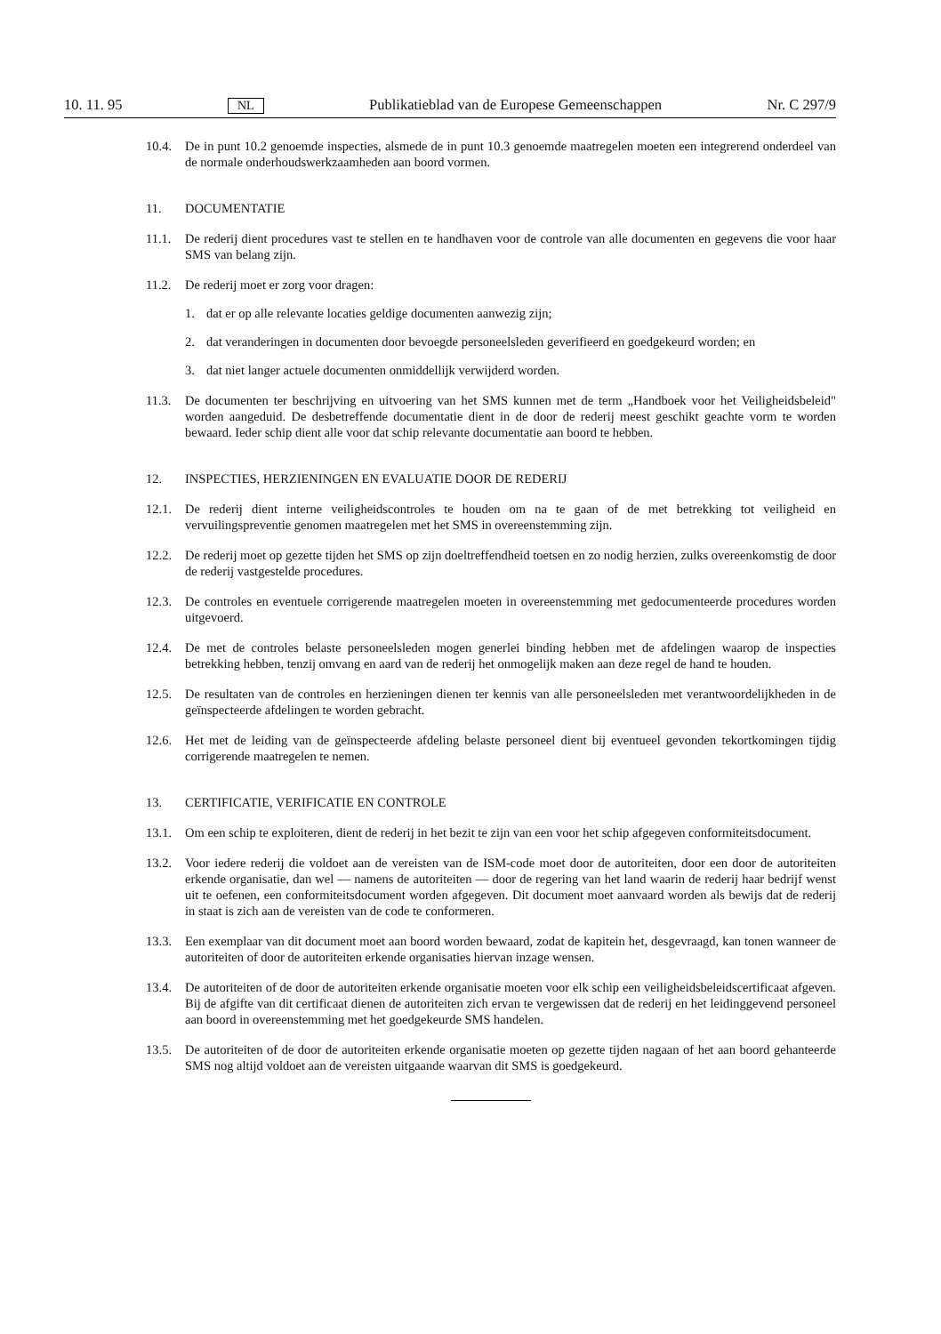10. 11. 95 NL Publikatieblad van de Europese Gemeenschappen Nr. C 297/9
10.4. De in punt 10.2 genoemde inspecties, alsmede de in punt 10.3 genoemde maatregelen moeten een integrerend onderdeel van de normale onderhoudswerkzaamheden aan boord vormen.
11. DOCUMENTATIE
11.1. De rederij dient procedures vast te stellen en te handhaven voor de controle van alle documenten en gegevens die voor haar SMS van belang zijn.
11.2. De rederij moet er zorg voor dragen:
1. dat er op alle relevante locaties geldige documenten aanwezig zijn;
2. dat veranderingen in documenten door bevoegde personeelsleden geverifieerd en goedgekeurd worden; en
3. dat niet langer actuele documenten onmiddellijk verwijderd worden.
11.3. De documenten ter beschrijving en uitvoering van het SMS kunnen met de term „Handboek voor het Veiligheidsbeleid" worden aangeduid. De desbetreffende documentatie dient in de door de rederij meest geschikt geachte vorm te worden bewaard. Ieder schip dient alle voor dat schip relevante documentatie aan boord te hebben.
12. INSPECTIES, HERZIENINGEN EN EVALUATIE DOOR DE REDERIJ
12.1. De rederij dient interne veiligheidscontroles te houden om na te gaan of de met betrekking tot veiligheid en vervuilingspreventie genomen maatregelen met het SMS in overeenstemming zijn.
12.2. De rederij moet op gezette tijden het SMS op zijn doeltreffendheid toetsen en zo nodig herzien, zulks overeenkomstig de door de rederij vastgestelde procedures.
12.3. De controles en eventuele corrigerende maatregelen moeten in overeenstemming met gedocumenteerde procedures worden uitgevoerd.
12.4. De met de controles belaste personeelsleden mogen generlei binding hebben met de afdelingen waarop de inspecties betrekking hebben, tenzij omvang en aard van de rederij het onmogelijk maken aan deze regel de hand te houden.
12.5. De resultaten van de controles en herzieningen dienen ter kennis van alle personeelsleden met verantwoordelijkheden in de geïnspecteerde afdelingen te worden gebracht.
12.6. Het met de leiding van de geïnspecteerde afdeling belaste personeel dient bij eventueel gevonden tekortkomingen tijdig corrigerende maatregelen te nemen.
13. CERTIFICATIE, VERIFICATIE EN CONTROLE
13.1. Om een schip te exploiteren, dient de rederij in het bezit te zijn van een voor het schip afgegeven conformiteitsdocument.
13.2. Voor iedere rederij die voldoet aan de vereisten van de ISM-code moet door de autoriteiten, door een door de autoriteiten erkende organisatie, dan wel — namens de autoriteiten — door de regering van het land waarin de rederij haar bedrijf wenst uit te oefenen, een conformiteitsdocument worden afgegeven. Dit document moet aanvaard worden als bewijs dat de rederij in staat is zich aan de vereisten van de code te conformeren.
13.3. Een exemplaar van dit document moet aan boord worden bewaard, zodat de kapitein het, desgevraagd, kan tonen wanneer de autoriteiten of door de autoriteiten erkende organisaties hiervan inzage wensen.
13.4. De autoriteiten of de door de autoriteiten erkende organisatie moeten voor elk schip een veiligheidsbeleidscertificaat afgeven. Bij de afgifte van dit certificaat dienen de autoriteiten zich ervan te vergewissen dat de rederij en het leidinggevend personeel aan boord in overeenstemming met het goedgekeurde SMS handelen.
13.5. De autoriteiten of de door de autoriteiten erkende organisatie moeten op gezette tijden nagaan of het aan boord gehanteerde SMS nog altijd voldoet aan de vereisten uitgaande waarvan dit SMS is goedgekeurd.